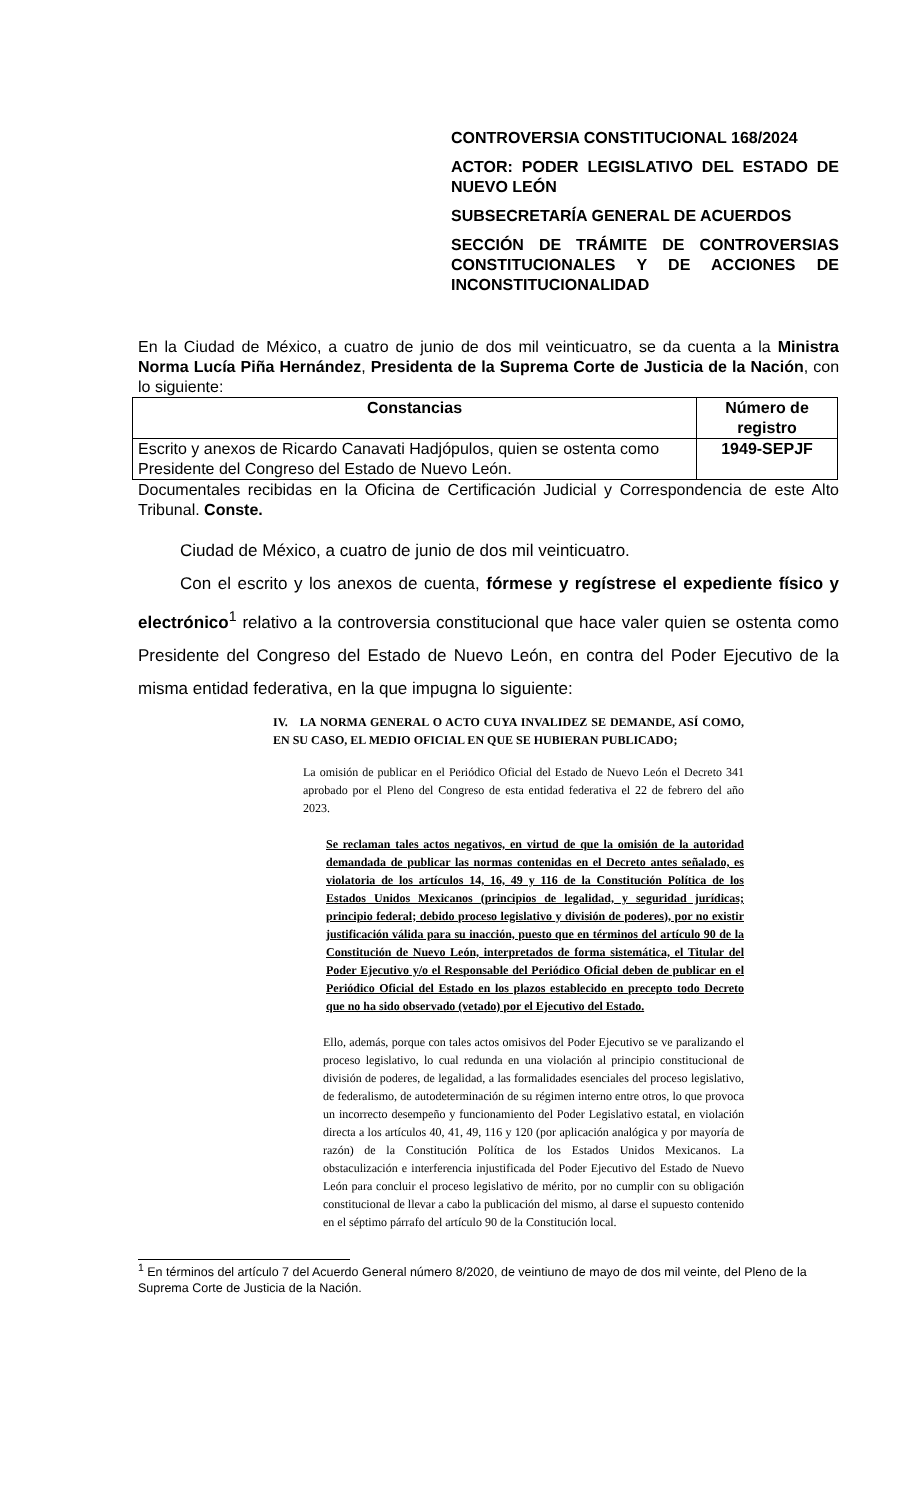CONTROVERSIA CONSTITUCIONAL 168/2024
ACTOR: PODER LEGISLATIVO DEL ESTADO DE NUEVO LEÓN
SUBSECRETARÍA GENERAL DE ACUERDOS
SECCIÓN DE TRÁMITE DE CONTROVERSIAS CONSTITUCIONALES Y DE ACCIONES DE INCONSTITUCIONALIDAD
En la Ciudad de México, a cuatro de junio de dos mil veinticuatro, se da cuenta a la Ministra Norma Lucía Piña Hernández, Presidenta de la Suprema Corte de Justicia de la Nación, con lo siguiente:
| Constancias | Número de registro |
| --- | --- |
| Escrito y anexos de Ricardo Canavati Hadjópulos, quien se ostenta como Presidente del Congreso del Estado de Nuevo León. | 1949-SEPJF |
Documentales recibidas en la Oficina de Certificación Judicial y Correspondencia de este Alto Tribunal. Conste.
Ciudad de México, a cuatro de junio de dos mil veinticuatro.
Con el escrito y los anexos de cuenta, fórmese y regístrese el expediente físico y electrónico<sup>1</sup> relativo a la controversia constitucional que hace valer quien se ostenta como Presidente del Congreso del Estado de Nuevo León, en contra del Poder Ejecutivo de la misma entidad federativa, en la que impugna lo siguiente:
IV. LA NORMA GENERAL O ACTO CUYA INVALIDEZ SE DEMANDE, ASÍ COMO, EN SU CASO, EL MEDIO OFICIAL EN QUE SE HUBIERAN PUBLICADO;
La omisión de publicar en el Periódico Oficial del Estado de Nuevo León el Decreto 341 aprobado por el Pleno del Congreso de esta entidad federativa el 22 de febrero del año 2023.
Se reclaman tales actos negativos, en virtud de que la omisión de la autoridad demandada de publicar las normas contenidas en el Decreto antes señalado, es violatoria de los artículos 14, 16, 49 y 116 de la Constitución Política de los Estados Unidos Mexicanos (principios de legalidad, y seguridad jurídicas; principio federal; debido proceso legislativo y división de poderes), por no existir justificación válida para su inacción, puesto que en términos del artículo 90 de la Constitución de Nuevo León, interpretados de forma sistemática, el Titular del Poder Ejecutivo y/o el Responsable del Periódico Oficial deben de publicar en el Periódico Oficial del Estado en los plazos establecido en precepto todo Decreto que no ha sido observado (vetado) por el Ejecutivo del Estado.
Ello, además, porque con tales actos omisivos del Poder Ejecutivo se ve paralizando el proceso legislativo, lo cual redunda en una violación al principio constitucional de división de poderes, de legalidad, a las formalidades esenciales del proceso legislativo, de federalismo, de autodeterminación de su régimen interno entre otros, lo que provoca un incorrecto desempeño y funcionamiento del Poder Legislativo estatal, en violación directa a los artículos 40, 41, 49, 116 y 120 (por aplicación analógica y por mayoría de razón) de la Constitución Política de los Estados Unidos Mexicanos. La obstaculización e interferencia injustificada del Poder Ejecutivo del Estado de Nuevo León para concluir el proceso legislativo de mérito, por no cumplir con su obligación constitucional de llevar a cabo la publicación del mismo, al darse el supuesto contenido en el séptimo párrafo del artículo 90 de la Constitución local.
<sup>1</sup> En términos del artículo 7 del Acuerdo General número 8/2020, de veintiuno de mayo de dos mil veinte, del Pleno de la Suprema Corte de Justicia de la Nación.